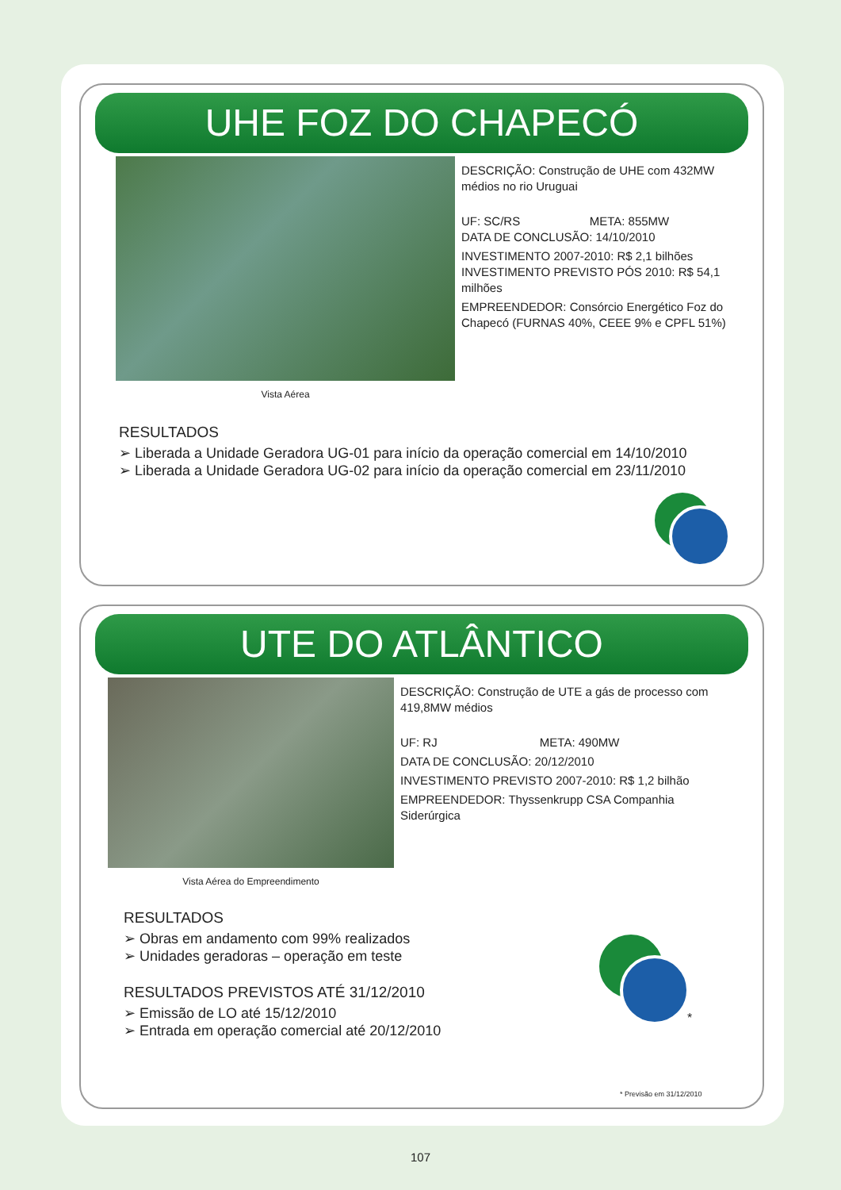UHE FOZ DO CHAPECÓ
Vista Aérea
DESCRIÇÃO: Construção de UHE com 432MW médios no rio Uruguai
UF: SC/RS META: 855MW
DATA DE CONCLUSÃO: 14/10/2010
INVESTIMENTO 2007-2010: R$ 2,1 bilhões
INVESTIMENTO PREVISTO PÓS 2010: R$ 54,1 milhões
EMPREENDEDOR: Consórcio Energético Foz do Chapecó (FURNAS 40%, CEEE 9% e CPFL 51%)
RESULTADOS
➢ Liberada a Unidade Geradora UG-01 para início da operação comercial em 14/10/2010
➢ Liberada a Unidade Geradora UG-02 para início da operação comercial em 23/11/2010
UTE DO ATLÂNTICO
Vista Aérea do Empreendimento
DESCRIÇÃO: Construção de UTE a gás de processo com 419,8MW médios
UF: RJ META: 490MW
DATA DE CONCLUSÃO: 20/12/2010
INVESTIMENTO PREVISTO 2007-2010: R$ 1,2 bilhão
EMPREENDEDOR: Thyssenkrupp CSA Companhia Siderúrgica
RESULTADOS
➢ Obras em andamento com 99% realizados
➢ Unidades geradoras – operação em teste
RESULTADOS PREVISTOS ATÉ 31/12/2010
➢ Emissão de LO até 15/12/2010
➢ Entrada em operação comercial até 20/12/2010
*
* Previsão em 31/12/2010
107